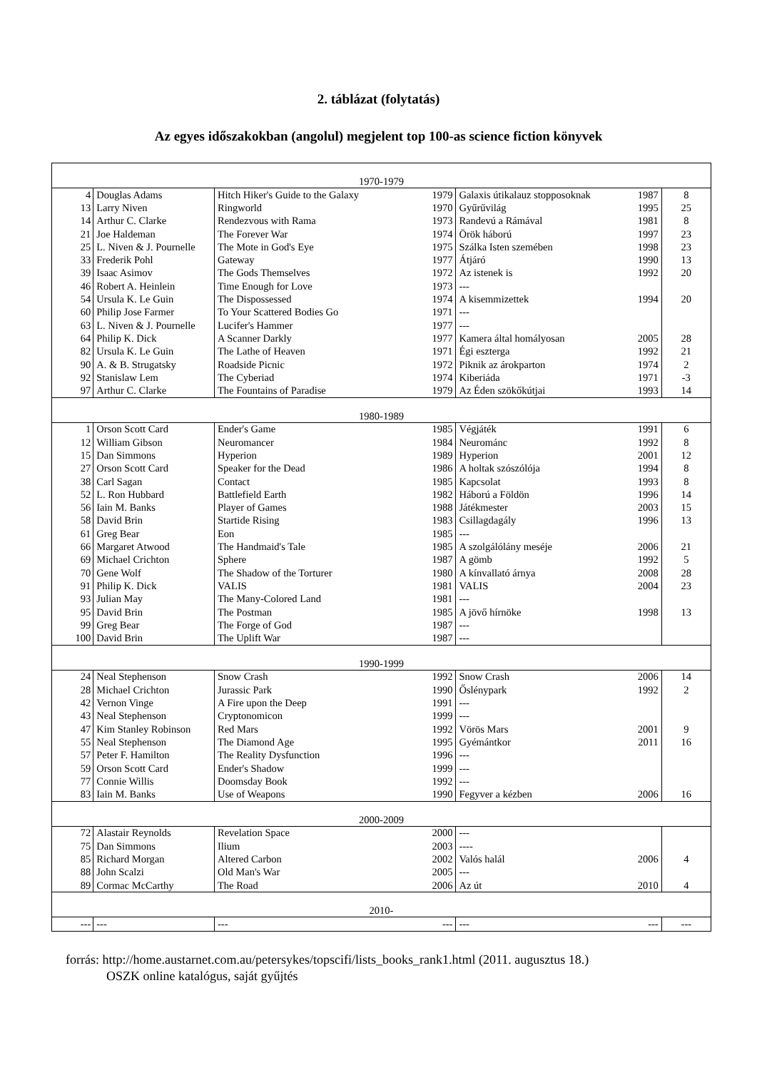2. táblázat (folytatás)
Az egyes időszakokban (angolul) megjelent top 100-as science fiction könyvek
| 1970-1979 | | | | | | |
| 4 | Douglas Adams | Hitch Hiker's Guide to the Galaxy | 1979 | Galaxis útikalauz stopposoknak | 1987 | 8 |
| 13 | Larry Niven | Ringworld | 1970 | Gyűrűvilág | 1995 | 25 |
| 14 | Arthur C. Clarke | Rendezvous with Rama | 1973 | Randevú a Rámával | 1981 | 8 |
| 21 | Joe Haldeman | The Forever War | 1974 | Örök háború | 1997 | 23 |
| 25 | L. Niven & J. Pournelle | The Mote in God's Eye | 1975 | Szálka Isten szemében | 1998 | 23 |
| 33 | Frederik Pohl | Gateway | 1977 | Átjáró | 1990 | 13 |
| 39 | Isaac Asimov | The Gods Themselves | 1972 | Az istenek is | 1992 | 20 |
| 46 | Robert A. Heinlein | Time Enough for Love | 1973 | --- | | |
| 54 | Ursula K. Le Guin | The Dispossessed | 1974 | A kisemmizettek | 1994 | 20 |
| 60 | Philip Jose Farmer | To Your Scattered Bodies Go | 1971 | --- | | |
| 63 | L. Niven & J. Pournelle | Lucifer's Hammer | 1977 | --- | | |
| 64 | Philip K. Dick | A Scanner Darkly | 1977 | Kamera által homályosan | 2005 | 28 |
| 82 | Ursula K. Le Guin | The Lathe of Heaven | 1971 | Égi eszterga | 1992 | 21 |
| 90 | A. & B. Strugatsky | Roadside Picnic | 1972 | Piknik az árokparton | 1974 | 2 |
| 92 | Stanislaw Lem | The Cyberiad | 1974 | Kiberiáda | 1971 | -3 |
| 97 | Arthur C. Clarke | The Fountains of Paradise | 1979 | Az Éden szökőkútjai | 1993 | 14 |
| 1980-1989 | | | | | | |
| 1 | Orson Scott Card | Ender's Game | 1985 | Végjáték | 1991 | 6 |
| 12 | William Gibson | Neuromancer | 1984 | Neurománc | 1992 | 8 |
| 15 | Dan Simmons | Hyperion | 1989 | Hyperion | 2001 | 12 |
| 27 | Orson Scott Card | Speaker for the Dead | 1986 | A holtak szószólója | 1994 | 8 |
| 38 | Carl Sagan | Contact | 1985 | Kapcsolat | 1993 | 8 |
| 52 | L. Ron Hubbard | Battlefield Earth | 1982 | Háború a Földön | 1996 | 14 |
| 56 | Iain M. Banks | Player of Games | 1988 | Játékmester | 2003 | 15 |
| 58 | David Brin | Startide Rising | 1983 | Csillagdagály | 1996 | 13 |
| 61 | Greg Bear | Eon | 1985 | --- | | |
| 66 | Margaret Atwood | The Handmaid's Tale | 1985 | A szolgálólány meséje | 2006 | 21 |
| 69 | Michael Crichton | Sphere | 1987 | A gömb | 1992 | 5 |
| 70 | Gene Wolf | The Shadow of the Torturer | 1980 | A kínvallató árnya | 2008 | 28 |
| 91 | Philip K. Dick | VALIS | 1981 | VALIS | 2004 | 23 |
| 93 | Julian May | The Many-Colored Land | 1981 | --- | | |
| 95 | David Brin | The Postman | 1985 | A jövő hírnöke | 1998 | 13 |
| 99 | Greg Bear | The Forge of God | 1987 | --- | | |
| 100 | David Brin | The Uplift War | 1987 | --- | | |
| 1990-1999 | | | | | | |
| 24 | Neal Stephenson | Snow Crash | 1992 | Snow Crash | 2006 | 14 |
| 28 | Michael Crichton | Jurassic Park | 1990 | Őslénypark | 1992 | 2 |
| 42 | Vernon Vinge | A Fire upon the Deep | 1991 | --- | | |
| 43 | Neal Stephenson | Cryptonomicon | 1999 | --- | | |
| 47 | Kim Stanley Robinson | Red Mars | 1992 | Vörös Mars | 2001 | 9 |
| 55 | Neal Stephenson | The Diamond Age | 1995 | Gyémántkor | 2011 | 16 |
| 57 | Peter F. Hamilton | The Reality Dysfunction | 1996 | --- | | |
| 59 | Orson Scott Card | Ender's Shadow | 1999 | --- | | |
| 77 | Connie Willis | Doomsday Book | 1992 | --- | | |
| 83 | Iain M. Banks | Use of Weapons | 1990 | Fegyver a kézben | 2006 | 16 |
| 2000-2009 | | | | | | |
| 72 | Alastair Reynolds | Revelation Space | 2000 | --- | | |
| 75 | Dan Simmons | Ilium | 2003 | ---- | | |
| 85 | Richard Morgan | Altered Carbon | 2002 | Valós halál | 2006 | 4 |
| 88 | John Scalzi | Old Man's War | 2005 | --- | | |
| 89 | Cormac McCarthy | The Road | 2006 | Az út | 2010 | 4 |
| 2010- | | | | | | |
| --- | --- | --- | --- | --- | --- | --- |
forrás: http://home.austarnet.com.au/petersykes/topscifi/lists_books_rank1.html (2011. augusztus 18.)
OSZK online katalógus, saját gyűjtés